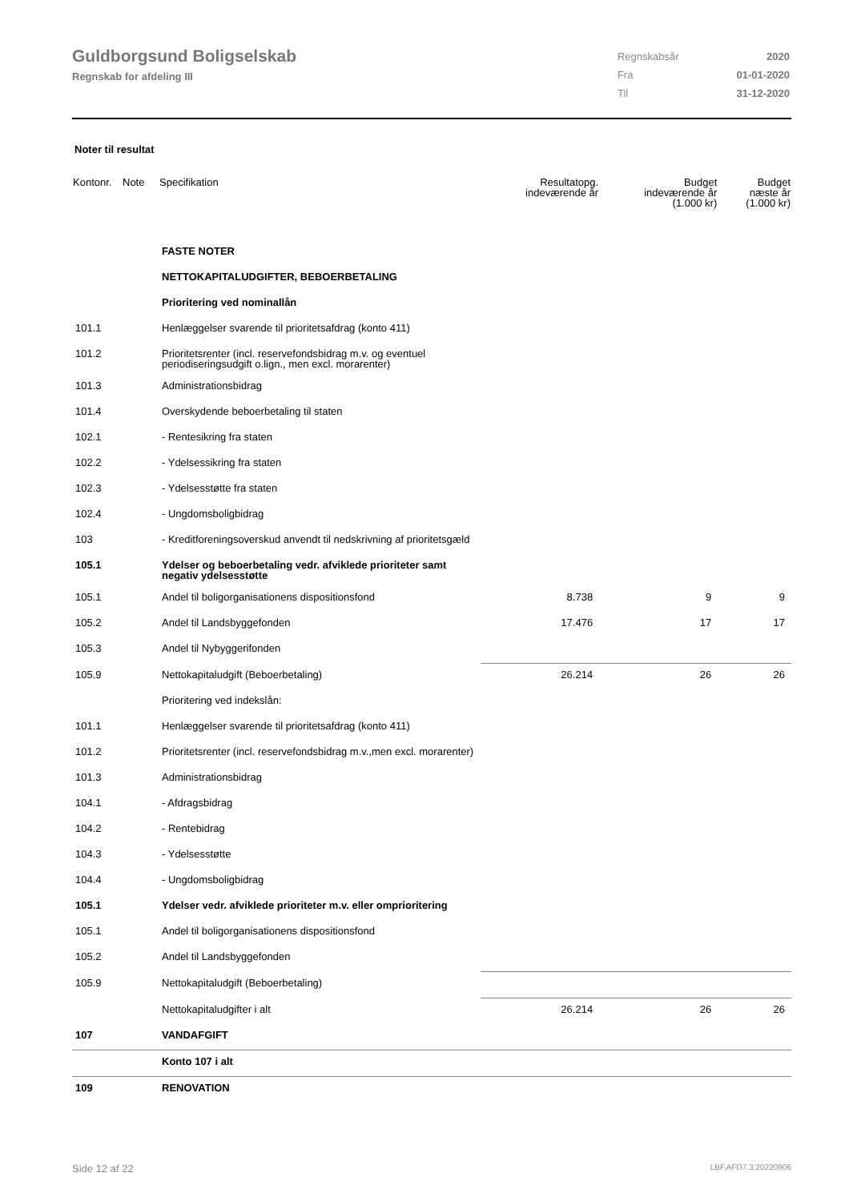Guldborgsund Boligselskab
Regnskab for afdeling III
| Regnskabsår | 2020 |
| Fra | 01-01-2020 |
| Til | 31-12-2020 |
Noter til resultat
| Kontonr. | Note | Specifikation | Resultatopg. indeværende år | Budget indeværende år (1.000 kr) | Budget næste år (1.000 kr) |
| --- | --- | --- | --- | --- | --- |
| | | FASTE NOTER | | | |
| | | NETTOKAPITALUDGIFTER, BEBOERBETALING | | | |
| | | Prioritering ved nominallån | | | |
| 101.1 | | Henlæggelser svarende til prioritetsafdrag (konto 411) | | | |
| 101.2 | | Prioritetsrenter (incl. reservefondsbidrag m.v. og eventuel periodiseringsudgift o.lign., men excl. morarenter) | | | |
| 101.3 | | Administrationsbidrag | | | |
| 101.4 | | Overskydende beboerbetaling til staten | | | |
| 102.1 | | - Rentesikring fra staten | | | |
| 102.2 | | - Ydelsessikring fra staten | | | |
| 102.3 | | - Ydelsesstøtte fra staten | | | |
| 102.4 | | - Ungdomsboligbidrag | | | |
| 103 | | - Kreditforeningsoverskud anvendt til nedskrivning af prioritetsgæld | | | |
| 105.1 | | Ydelser og beboerbetaling vedr. afviklede prioriteter samt negativ ydelsesstøtte | | | |
| 105.1 | | Andel til boligorganisationens dispositionsfond | 8.738 | 9 | 9 |
| 105.2 | | Andel til Landsbyggefonden | 17.476 | 17 | 17 |
| 105.3 | | Andel til Nybyggerifonden | | | |
| 105.9 | | Nettokapitaludgift (Beboerbetaling) | 26.214 | 26 | 26 |
| | | Prioritering ved indekslån: | | | |
| 101.1 | | Henlæggelser svarende til prioritetsafdrag (konto 411) | | | |
| 101.2 | | Prioritetsrenter (incl. reservefondsbidrag m.v.,men excl. morarenter) | | | |
| 101.3 | | Administrationsbidrag | | | |
| 104.1 | | - Afdragsbidrag | | | |
| 104.2 | | - Rentebidrag | | | |
| 104.3 | | - Ydelsesstøtte | | | |
| 104.4 | | - Ungdomsboligbidrag | | | |
| 105.1 | | Ydelser vedr. afviklede prioriteter m.v. eller omprioritering | | | |
| 105.1 | | Andel til boligorganisationens dispositionsfond | | | |
| 105.2 | | Andel til Landsbyggefonden | | | |
| 105.9 | | Nettokapitaludgift (Beboerbetaling) | | | |
| | | Nettokapitaludgifter i alt | 26.214 | 26 | 26 |
| 107 | | VANDAFGIFT | | | |
| | | Konto 107 i alt | | | |
| 109 | | RENOVATION | | | |
Side 12 af 22 LBF.AFD7.3.20220906